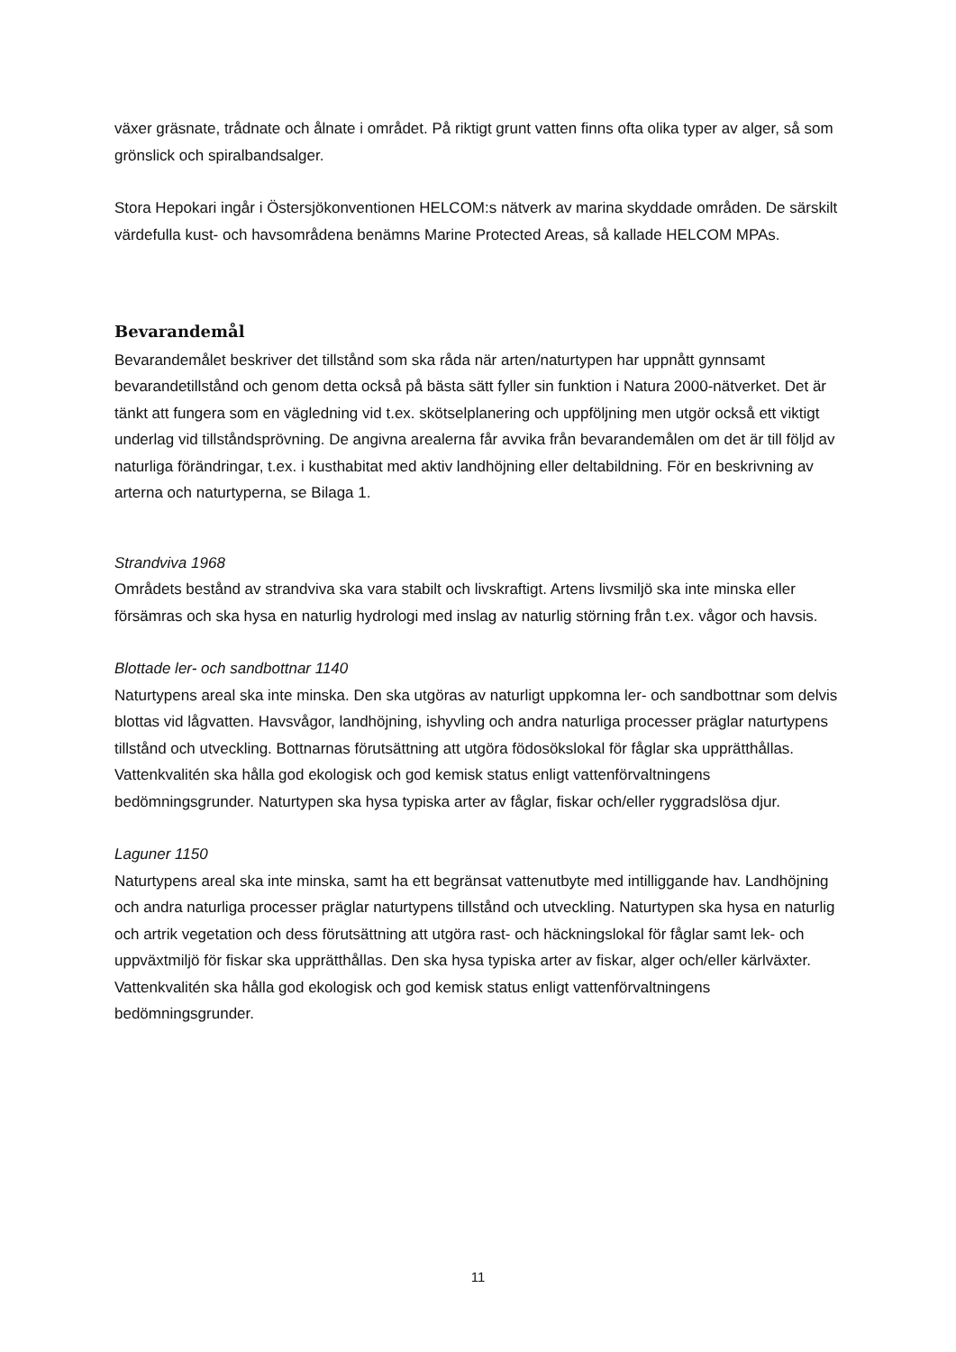växer gräsnate, trådnate och ålnate i området. På riktigt grunt vatten finns ofta olika typer av alger, så som grönslick och spiralbandsalger.
Stora Hepokari ingår i Östersjökonventionen HELCOM:s nätverk av marina skyddade områden. De särskilt värdefulla kust- och havsområdena benämns Marine Protected Areas, så kallade HELCOM MPAs.
Bevarandemål
Bevarandemålet beskriver det tillstånd som ska råda när arten/naturtypen har uppnått gynnsamt bevarandetillstånd och genom detta också på bästa sätt fyller sin funktion i Natura 2000-nätverket. Det är tänkt att fungera som en vägledning vid t.ex. skötselplanering och uppföljning men utgör också ett viktigt underlag vid tillståndsprövning. De angivna arealerna får avvika från bevarandemålen om det är till följd av naturliga förändringar, t.ex. i kusthabitat med aktiv landhöjning eller deltabildning. För en beskrivning av arterna och naturtyperna, se Bilaga 1.
Strandviva 1968
Områdets bestånd av strandviva ska vara stabilt och livskraftigt. Artens livsmiljö ska inte minska eller försämras och ska hysa en naturlig hydrologi med inslag av naturlig störning från t.ex. vågor och havsis.
Blottade ler- och sandbottnar 1140
Naturtypens areal ska inte minska. Den ska utgöras av naturligt uppkomna ler- och sandbottnar som delvis blottas vid lågvatten. Havsvågor, landhöjning, ishyvling och andra naturliga processer präglar naturtypens tillstånd och utveckling. Bottnarnas förutsättning att utgöra födosökslokal för fåglar ska upprätthållas. Vattenkvalitén ska hålla god ekologisk och god kemisk status enligt vattenförvaltningens bedömningsgrunder. Naturtypen ska hysa typiska arter av fåglar, fiskar och/eller ryggradslösa djur.
Laguner 1150
Naturtypens areal ska inte minska, samt ha ett begränsat vattenutbyte med intilliggande hav. Landhöjning och andra naturliga processer präglar naturtypens tillstånd och utveckling. Naturtypen ska hysa en naturlig och artrik vegetation och dess förutsättning att utgöra rast- och häckningslokal för fåglar samt lek- och uppväxtmiljö för fiskar ska upprätthållas. Den ska hysa typiska arter av fiskar, alger och/eller kärlväxter. Vattenkvalitén ska hålla god ekologisk och god kemisk status enligt vattenförvaltningens bedömningsgrunder.
11